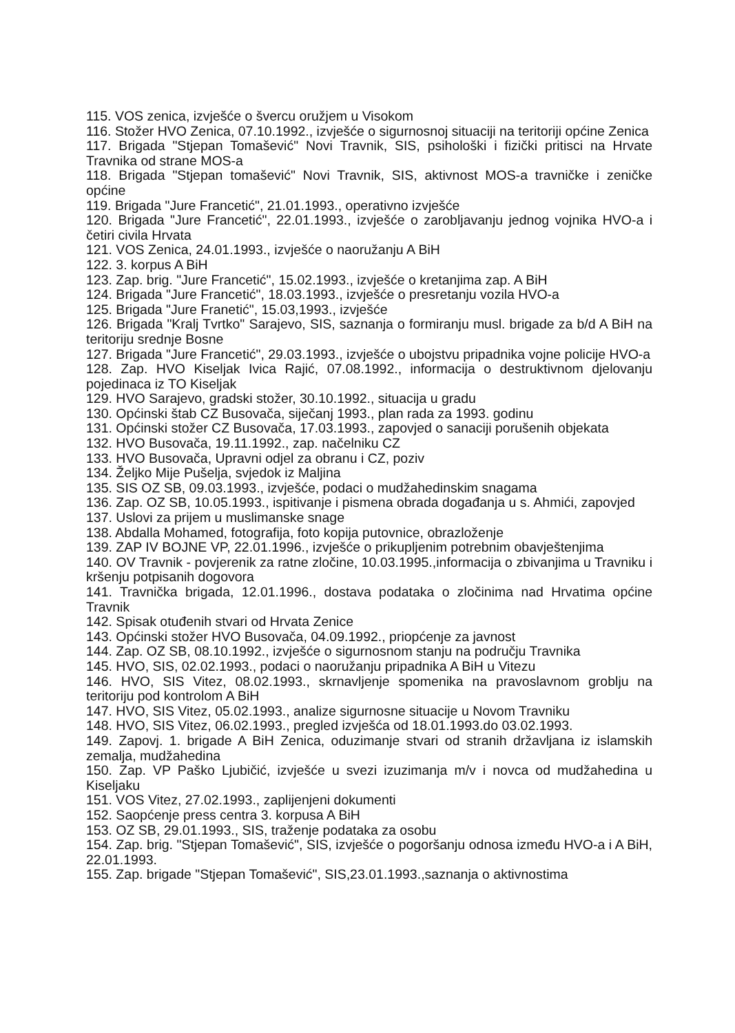115. VOS zenica, izvješće o švercu oružjem u Visokom
116. Stožer HVO Zenica, 07.10.1992., izvješće o sigurnosnoj situaciji na teritoriji općine Zenica
117. Brigada "Stjepan Tomašević" Novi Travnik, SIS, psihološki i fizički pritisci na Hrvate Travnika od strane MOS-a
118. Brigada "Stjepan tomašević" Novi Travnik, SIS, aktivnost MOS-a travničke i zeničke općine
119. Brigada "Jure Francetić", 21.01.1993., operativno izvješće
120. Brigada "Jure Francetić", 22.01.1993., izvješće o zarobljavanju jednog vojnika HVO-a i četiri civila Hrvata
121. VOS Zenica, 24.01.1993., izvješće o naoružanju A BiH
122. 3. korpus A BiH
123. Zap. brig. "Jure Francetić", 15.02.1993., izvješće o kretanjima zap. A BiH
124. Brigada "Jure Francetić", 18.03.1993., izvješće o presretanju vozila HVO-a
125. Brigada "Jure Franetić", 15.03,1993., izvješće
126. Brigada "Kralj Tvrtko" Sarajevo, SIS, saznanja o formiranju musl. brigade za b/d A BiH na teritoriju srednje Bosne
127. Brigada "Jure Francetić", 29.03.1993., izvješće o ubojstvu pripadnika vojne policije HVO-a
128. Zap. HVO Kiseljak Ivica Rajić, 07.08.1992., informacija o destruktivnom djelovanju pojedinaca iz TO Kiseljak
129. HVO Sarajevo, gradski stožer, 30.10.1992., situacija u gradu
130. Općinski štab CZ Busovača, siječanj 1993., plan rada za 1993. godinu
131. Općinski stožer CZ Busovača, 17.03.1993., zapovjed o sanaciji porušenih objekata
132. HVO Busovača, 19.11.1992., zap. načelniku CZ
133. HVO Busovača, Upravni odjel za obranu i CZ, poziv
134. Željko Mije Pušelja, svjedok iz Maljina
135. SIS OZ SB, 09.03.1993., izvješće, podaci o mudžahedinskim snagama
136. Zap. OZ SB, 10.05.1993., ispitivanje i pismena obrada događanja u s. Ahmići, zapovjed
137. Uslovi za prijem u muslimanske snage
138. Abdalla Mohamed, fotografija, foto kopija putovnice, obrazloženje
139. ZAP IV BOJNE VP, 22.01.1996., izvješće o prikupljenim potrebnim obavještenjima
140. OV Travnik - povjerenik za ratne zločine, 10.03.1995.,informacija o zbivanjima u Travniku i kršenju potpisanih dogovora
141. Travnička brigada, 12.01.1996., dostava podataka o zločinima nad Hrvatima općine Travnik
142. Spisak otuđenih stvari od Hrvata Zenice
143. Općinski stožer HVO Busovača, 04.09.1992., priopćenje za javnost
144. Zap. OZ SB, 08.10.1992., izvješće o sigurnosnom stanju na području Travnika
145. HVO, SIS, 02.02.1993., podaci o naoružanju pripadnika A BiH u Vitezu
146. HVO, SIS Vitez, 08.02.1993., skrnavljenje spomenika na pravoslavnom groblju na teritoriju pod kontrolom A BiH
147. HVO, SIS Vitez, 05.02.1993., analize sigurnosne situacije u Novom Travniku
148. HVO, SIS Vitez, 06.02.1993., pregled izvješća od 18.01.1993.do 03.02.1993.
149. Zapovj. 1. brigade A BiH Zenica, oduzimanje stvari od stranih državljana iz islamskih zemalja, mudžahedina
150. Zap. VP Paško Ljubičić, izvješće u svezi izuzimanja m/v i novca od mudžahedina u Kiseljaku
151. VOS Vitez, 27.02.1993., zaplijenjeni dokumenti
152. Saopćenje press centra 3. korpusa A BiH
153. OZ SB, 29.01.1993., SIS, traženje podataka za osobu
154. Zap. brig. "Stjepan Tomašević", SIS, izvješće o pogoršanju odnosa između HVO-a i A BiH, 22.01.1993.
155. Zap. brigade "Stjepan Tomašević", SIS,23.01.1993.,saznanja o aktivnostima